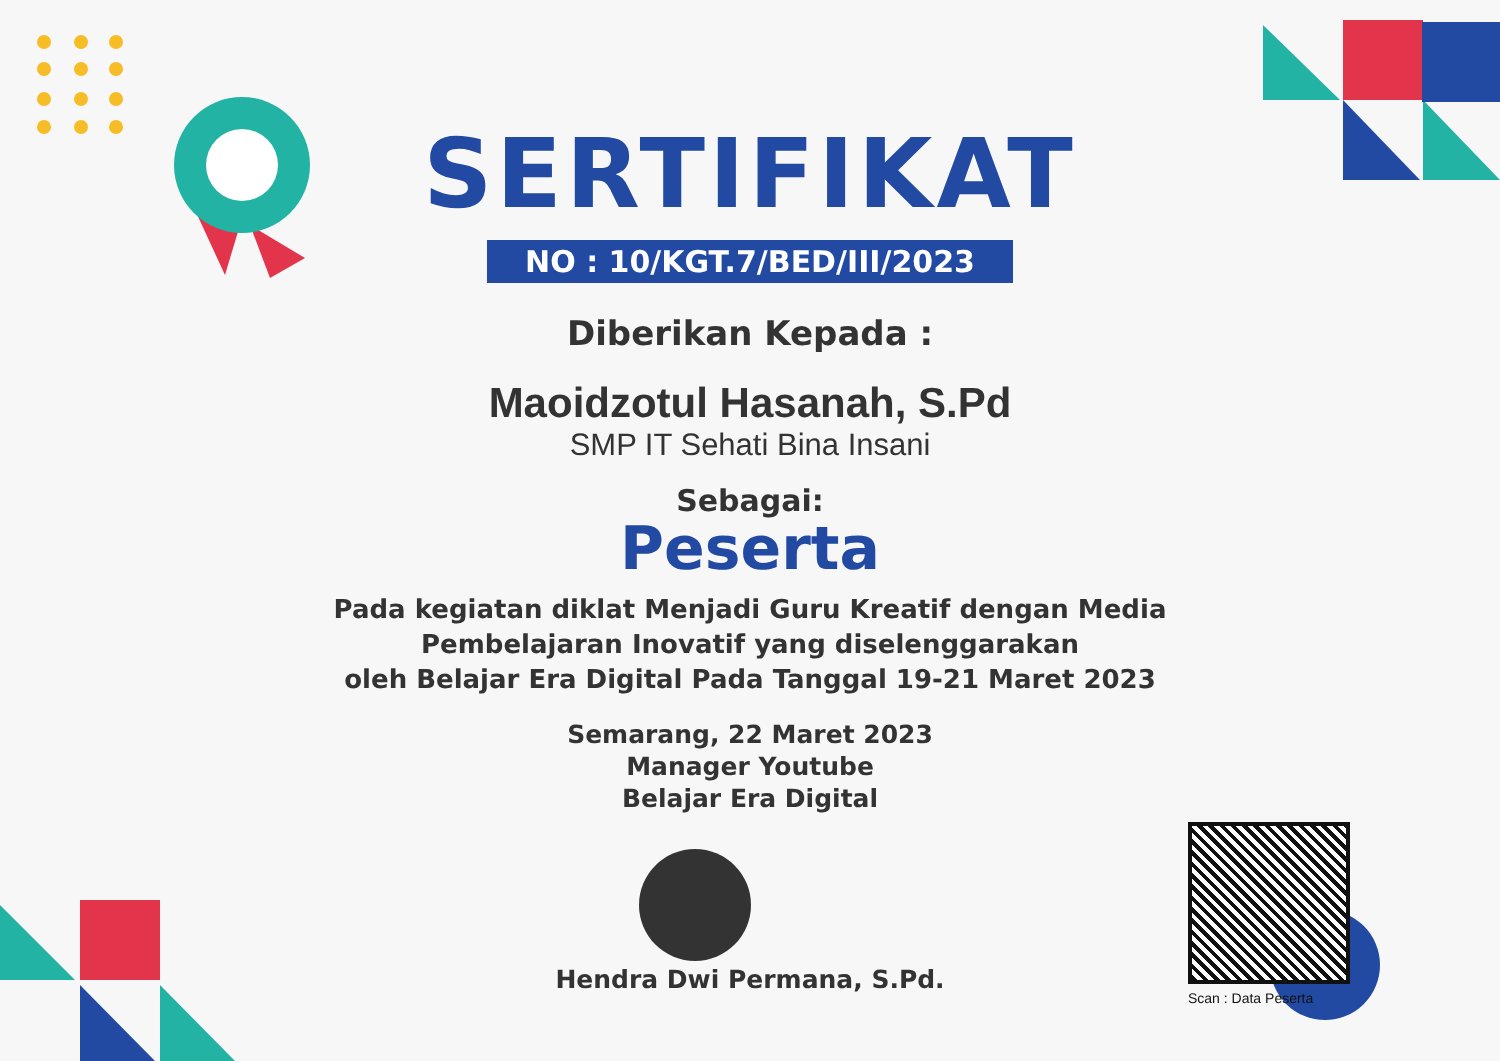SERTIFIKAT
NO : 10/KGT.7/BED/III/2023
Diberikan Kepada :
Maoidzotul Hasanah, S.Pd
SMP IT Sehati Bina Insani
Sebagai:
Peserta
Pada kegiatan diklat Menjadi Guru Kreatif dengan Media
Pembelajaran Inovatif yang diselenggarakan
oleh Belajar Era Digital Pada Tanggal 19-21 Maret 2023
Semarang, 22 Maret 2023
Manager Youtube
Belajar Era Digital
Hendra Dwi Permana, S.Pd.
Scan : Data Peserta